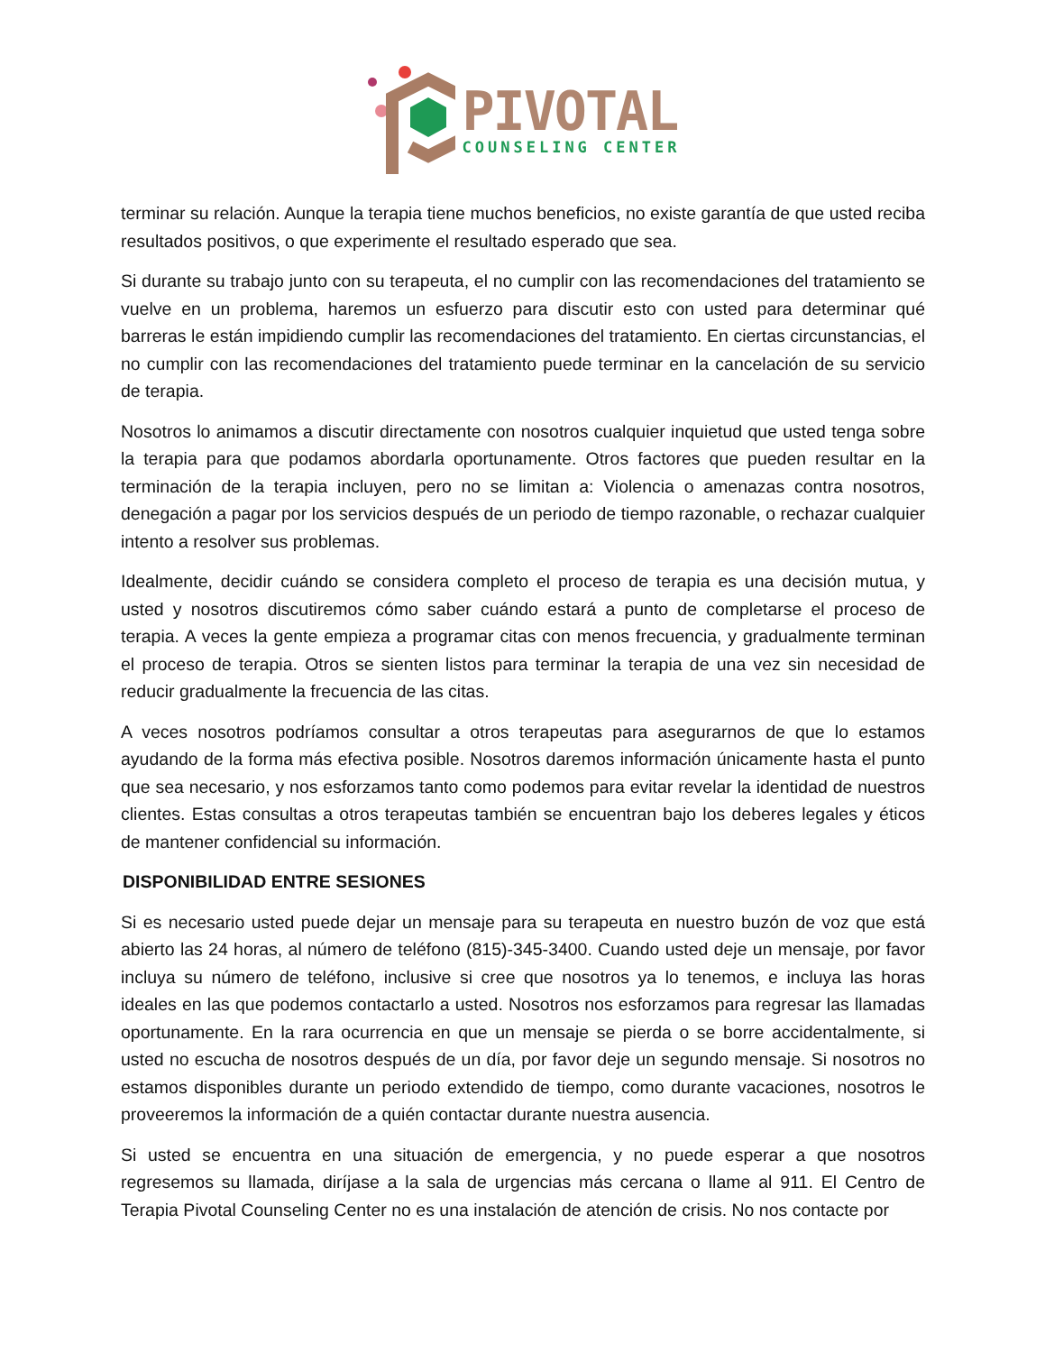PIVOTAL
COUNSELING CENTER
terminar su relación. Aunque la terapia tiene muchos beneficios, no existe garantía de que usted reciba resultados positivos, o que experimente el resultado esperado que sea.
Si durante su trabajo junto con su terapeuta, el no cumplir con las recomendaciones del tratamiento se vuelve en un problema, haremos un esfuerzo para discutir esto con usted para determinar qué barreras le están impidiendo cumplir las recomendaciones del tratamiento. En ciertas circunstancias, el no cumplir con las recomendaciones del tratamiento puede terminar en la cancelación de su servicio de terapia.
Nosotros lo animamos a discutir directamente con nosotros cualquier inquietud que usted tenga sobre la terapia para que podamos abordarla oportunamente. Otros factores que pueden resultar en la terminación de la terapia incluyen, pero no se limitan a: Violencia o amenazas contra nosotros, denegación a pagar por los servicios después de un periodo de tiempo razonable, o rechazar cualquier intento a resolver sus problemas.
Idealmente, decidir cuándo se considera completo el proceso de terapia es una decisión mutua, y usted y nosotros discutiremos cómo saber cuándo estará a punto de completarse el proceso de terapia. A veces la gente empieza a programar citas con menos frecuencia, y gradualmente terminan el proceso de terapia. Otros se sienten listos para terminar la terapia de una vez sin necesidad de reducir gradualmente la frecuencia de las citas.
A veces nosotros podríamos consultar a otros terapeutas para asegurarnos de que lo estamos ayudando de la forma más efectiva posible. Nosotros daremos información únicamente hasta el punto que sea necesario, y nos esforzamos tanto como podemos para evitar revelar la identidad de nuestros clientes. Estas consultas a otros terapeutas también se encuentran bajo los deberes legales y éticos de mantener confidencial su información.
DISPONIBILIDAD ENTRE SESIONES
Si es necesario usted puede dejar un mensaje para su terapeuta en nuestro buzón de voz que está abierto las 24 horas, al número de teléfono (815)-345-3400. Cuando usted deje un mensaje, por favor incluya su número de teléfono, inclusive si cree que nosotros ya lo tenemos, e incluya las horas ideales en las que podemos contactarlo a usted. Nosotros nos esforzamos para regresar las llamadas oportunamente. En la rara ocurrencia en que un mensaje se pierda o se borre accidentalmente, si usted no escucha de nosotros después de un día, por favor deje un segundo mensaje. Si nosotros no estamos disponibles durante un periodo extendido de tiempo, como durante vacaciones, nosotros le proveeremos la información de a quién contactar durante nuestra ausencia.
Si usted se encuentra en una situación de emergencia, y no puede esperar a que nosotros regresemos su llamada, diríjase a la sala de urgencias más cercana o llame al 911. El Centro de Terapia Pivotal Counseling Center no es una instalación de atención de crisis. No nos contacte por